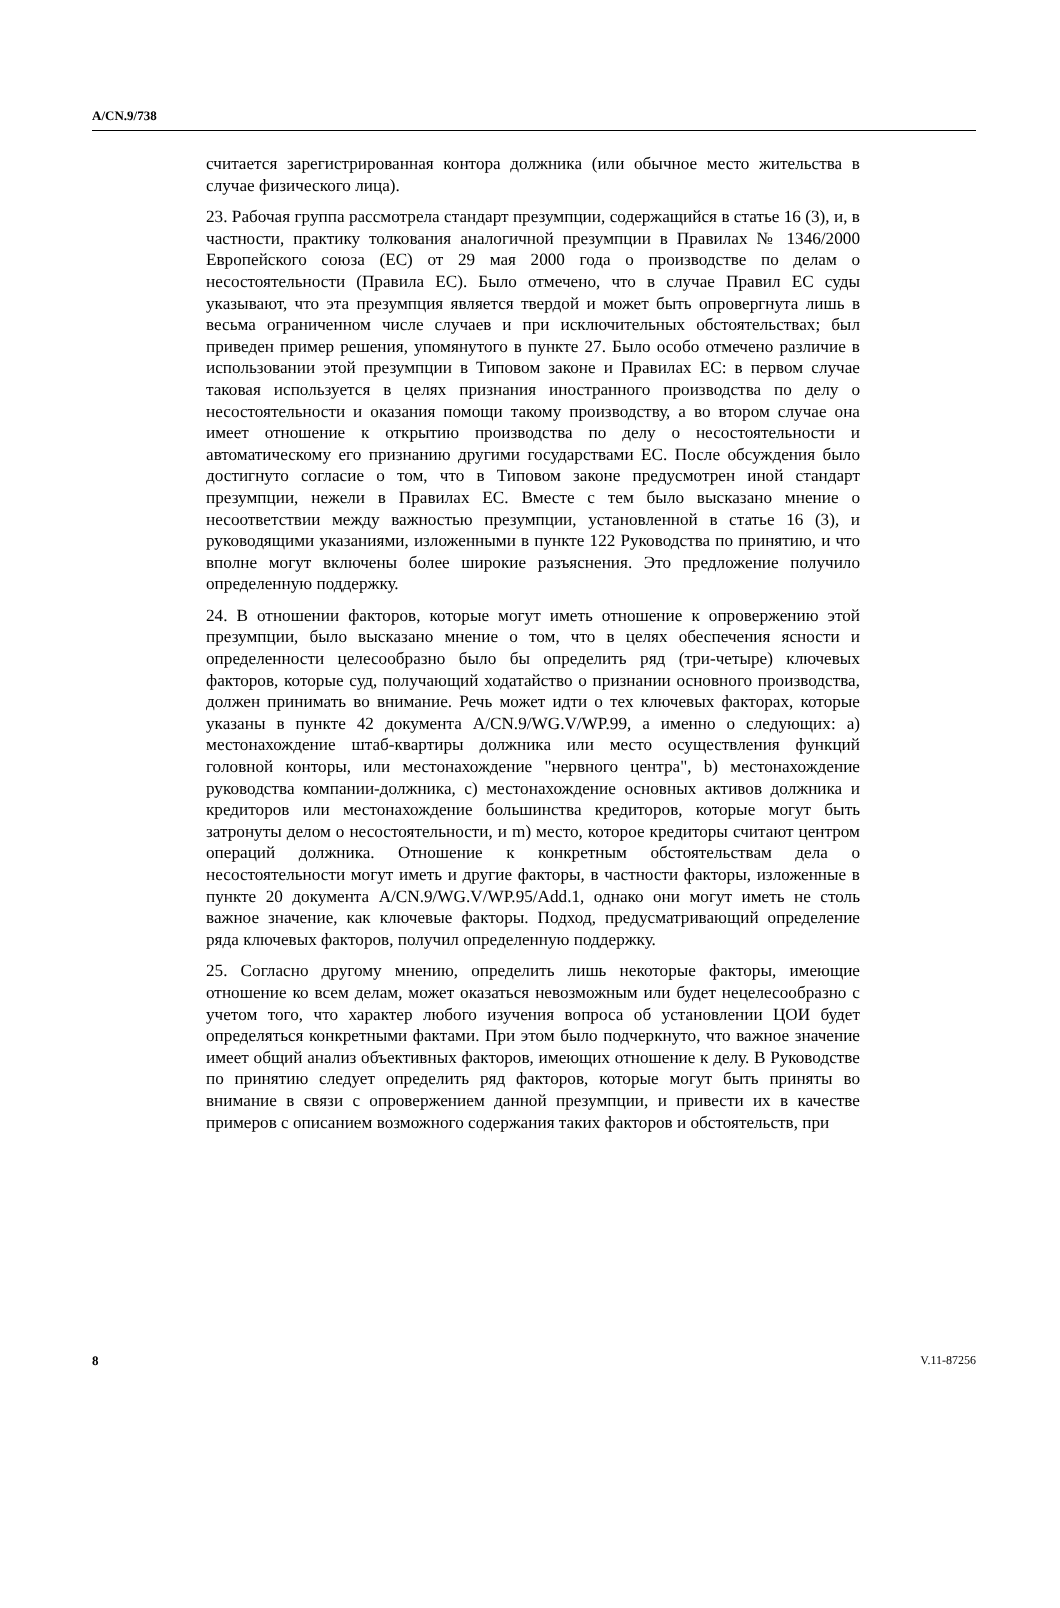A/CN.9/738
считается зарегистрированная контора должника (или обычное место жительства в случае физического лица).
23. Рабочая группа рассмотрела стандарт презумпции, содержащийся в статье 16 (3), и, в частности, практику толкования аналогичной презумпции в Правилах № 1346/2000 Европейского союза (ЕС) от 29 мая 2000 года о производстве по делам о несостоятельности (Правила ЕС). Было отмечено, что в случае Правил ЕС суды указывают, что эта презумпция является твердой и может быть опровергнута лишь в весьма ограниченном числе случаев и при исключительных обстоятельствах; был приведен пример решения, упомянутого в пункте 27. Было особо отмечено различие в использовании этой презумпции в Типовом законе и Правилах ЕС: в первом случае таковая используется в целях признания иностранного производства по делу о несостоятельности и оказания помощи такому производству, а во втором случае она имеет отношение к открытию производства по делу о несостоятельности и автоматическому его признанию другими государствами ЕС. После обсуждения было достигнуто согласие о том, что в Типовом законе предусмотрен иной стандарт презумпции, нежели в Правилах ЕС. Вместе с тем было высказано мнение о несоответствии между важностью презумпции, установленной в статье 16 (3), и руководящими указаниями, изложенными в пункте 122 Руководства по принятию, и что вполне могут включены более широкие разъяснения. Это предложение получило определенную поддержку.
24. В отношении факторов, которые могут иметь отношение к опровержению этой презумпции, было высказано мнение о том, что в целях обеспечения ясности и определенности целесообразно было бы определить ряд (три-четыре) ключевых факторов, которые суд, получающий ходатайство о признании основного производства, должен принимать во внимание. Речь может идти о тех ключевых факторах, которые указаны в пункте 42 документа A/CN.9/WG.V/WP.99, а именно о следующих: a) местонахождение штаб-квартиры должника или место осуществления функций головной конторы, или местонахождение "нервного центра", b) местонахождение руководства компании-должника, c) местонахождение основных активов должника и кредиторов или местонахождение большинства кредиторов, которые могут быть затронуты делом о несостоятельности, и m) место, которое кредиторы считают центром операций должника. Отношение к конкретным обстоятельствам дела о несостоятельности могут иметь и другие факторы, в частности факторы, изложенные в пункте 20 документа A/CN.9/WG.V/WP.95/Add.1, однако они могут иметь не столь важное значение, как ключевые факторы. Подход, предусматривающий определение ряда ключевых факторов, получил определенную поддержку.
25. Согласно другому мнению, определить лишь некоторые факторы, имеющие отношение ко всем делам, может оказаться невозможным или будет нецелесообразно с учетом того, что характер любого изучения вопроса об установлении ЦОИ будет определяться конкретными фактами. При этом было подчеркнуто, что важное значение имеет общий анализ объективных факторов, имеющих отношение к делу. В Руководстве по принятию следует определить ряд факторов, которые могут быть приняты во внимание в связи с опровержением данной презумпции, и привести их в качестве примеров с описанием возможного содержания таких факторов и обстоятельств, при
8 V.11-87256